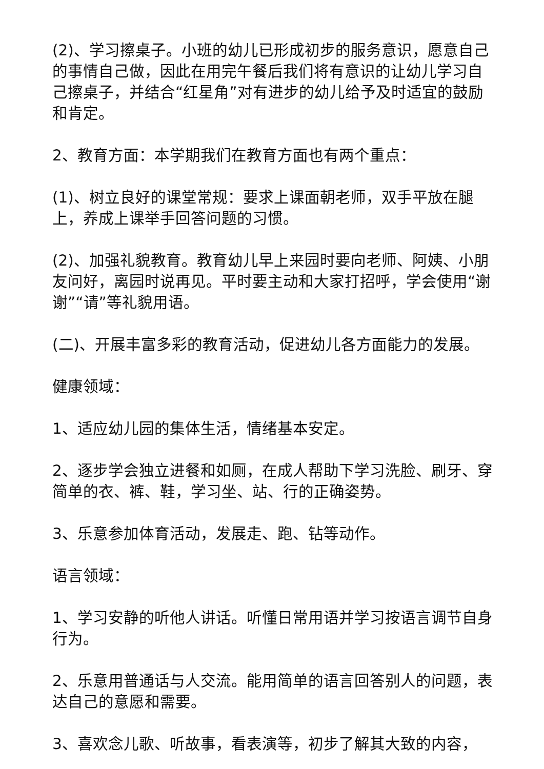(2)、学习擦桌子。小班的幼儿已形成初步的服务意识，愿意自己的事情自己做，因此在用完午餐后我们将有意识的让幼儿学习自己擦桌子，并结合“红星角”对有进步的幼儿给予及时适宜的鼓励和肯定。
2、教育方面：本学期我们在教育方面也有两个重点：
(1)、树立良好的课堂常规：要求上课面朝老师，双手平放在腿上，养成上课举手回答问题的习惯。
(2)、加强礼貌教育。教育幼儿早上来园时要向老师、阿姨、小朋友问好，离园时说再见。平时要主动和大家打招呼，学会使用“谢谢”“请”等礼貌用语。
(二)、开展丰富多彩的教育活动，促进幼儿各方面能力的发展。
健康领域：
1、适应幼儿园的集体生活，情绪基本安定。
2、逐步学会独立进餐和如厕，在成人帮助下学习洗脸、刷牙、穿简单的衣、裤、鞋，学习坐、站、行的正确姿势。
3、乐意参加体育活动，发展走、跑、钻等动作。
语言领域：
1、学习安静的听他人讲话。听懂日常用语并学习按语言调节自身行为。
2、乐意用普通话与人交流。能用简单的语言回答别人的问题，表达自己的意愿和需要。
3、喜欢念儿歌、听故事，看表演等，初步了解其大致的内容，